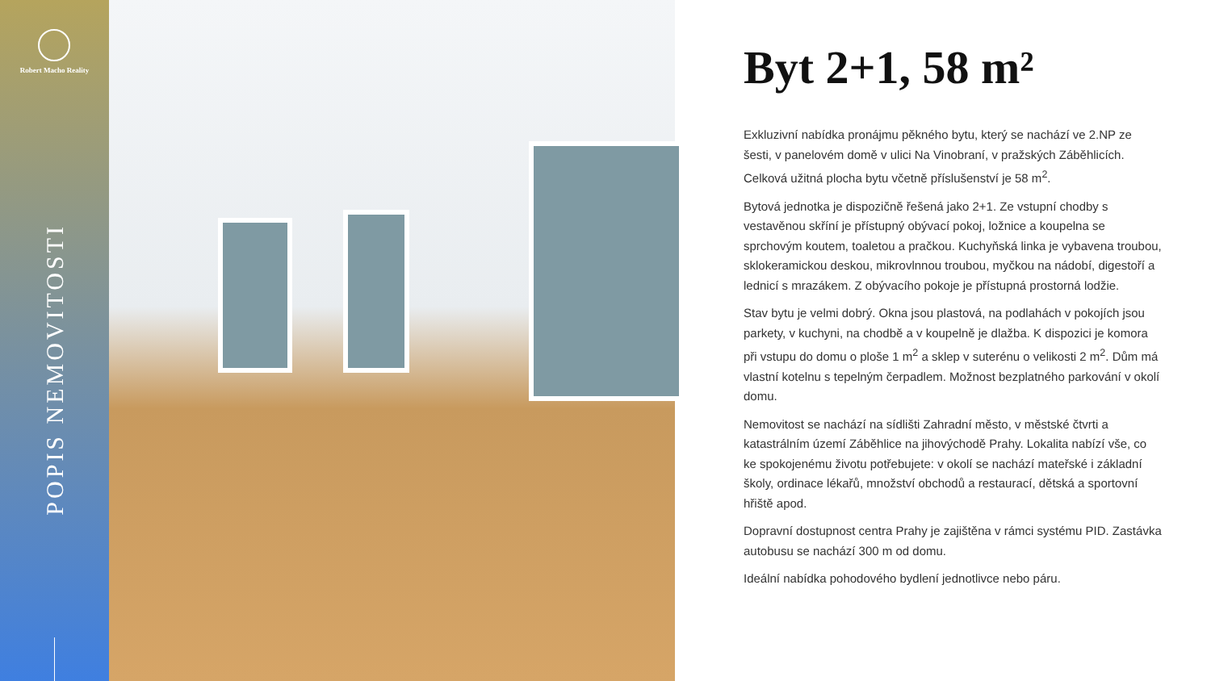Robert Macho Reality
POPIS NEMOVITOSTI
Byt 2+1, 58 m²
Exkluzivní nabídka pronájmu pěkného bytu, který se nachází ve 2.NP ze šesti, v panelovém domě v ulici Na Vinobraní, v pražských Záběhlicích. Celková užitná plocha bytu včetně příslušenství je 58 m<sup>2</sup>.
Bytová jednotka je dispozičně řešená jako 2+1. Ze vstupní chodby s vestavěnou skříní je přístupný obývací pokoj, ložnice a koupelna se sprchovým koutem, toaletou a pračkou. Kuchyňská linka je vybavena troubou, sklokeramickou deskou, mikrovlnnou troubou, myčkou na nádobí, digestoří a lednicí s mrazákem. Z obývacího pokoje je přístupná prostorná lodžie.
Stav bytu je velmi dobrý. Okna jsou plastová, na podlahách v pokojích jsou parkety, v kuchyni, na chodbě a v koupelně je dlažba. K dispozici je komora při vstupu do domu o ploše 1 m<sup>2</sup> a sklep v suterénu o velikosti 2 m<sup>2</sup>. Dům má vlastní kotelnu s tepelným čerpadlem. Možnost bezplatného parkování v okolí domu.
Nemovitost se nachází na sídlišti Zahradní město, v městské čtvrti a katastrálním území Záběhlice na jihovýchodě Prahy. Lokalita nabízí vše, co ke spokojenému životu potřebujete: v okolí se nachází mateřské i základní školy, ordinace lékařů, množství obchodů a restaurací, dětská a sportovní hřiště apod.
Dopravní dostupnost centra Prahy je zajištěna v rámci systému PID. Zastávka autobusu se nachází 300 m od domu.
Ideální nabídka pohodového bydlení jednotlivce nebo páru.